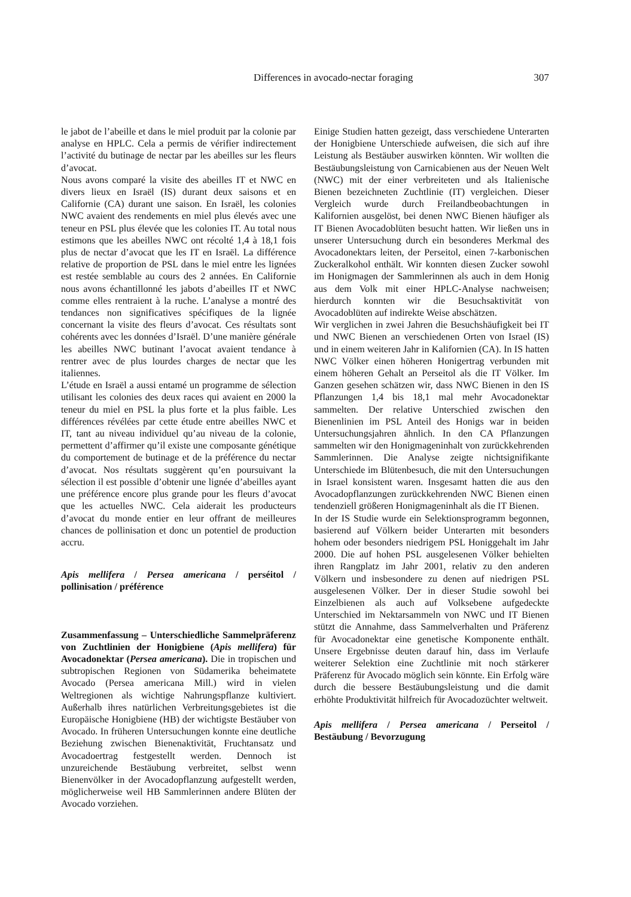Differences in avocado-nectar foraging 307
le jabot de l’abeille et dans le miel produit par la colonie par analyse en HPLC. Cela a permis de vérifier indirectement l’activité du butinage de nectar par les abeilles sur les fleurs d’avocat.
Nous avons comparé la visite des abeilles IT et NWC en divers lieux en Israël (IS) durant deux saisons et en Californie (CA) durant une saison. En Israël, les colonies NWC avaient des rendements en miel plus élevés avec une teneur en PSL plus élevée que les colonies IT. Au total nous estimons que les abeilles NWC ont récolté 1,4 à 18,1 fois plus de nectar d’avocat que les IT en Israël. La différence relative de proportion de PSL dans le miel entre les lignées est restée semblable au cours des 2 années. En Californie nous avons échantillonné les jabots d’abeilles IT et NWC comme elles rentraient à la ruche. L’analyse a montré des tendances non significatives spécifiques de la lignée concernant la visite des fleurs d’avocat. Ces résultats sont cohérents avec les données d’Israël. D’une manière générale les abeilles NWC butinant l’avocat avaient tendance à rentrer avec de plus lourdes charges de nectar que les italiennes.
L’étude en Israël a aussi entamé un programme de sélection utilisant les colonies des deux races qui avaient en 2000 la teneur du miel en PSL la plus forte et la plus faible. Les différences révélées par cette étude entre abeilles NWC et IT, tant au niveau individuel qu’au niveau de la colonie, permettent d’affirmer qu’il existe une composante génétique du comportement de butinage et de la préférence du nectar d’avocat. Nos résultats suggèrent qu’en poursuivant la sélection il est possible d’obtenir une lignée d’abeilles ayant une préférence encore plus grande pour les fleurs d’avocat que les actuelles NWC. Cela aiderait les producteurs d’avocat du monde entier en leur offrant de meilleures chances de pollinisation et donc un potentiel de production accru.
Apis mellifera / Persea americana / perséitol / pollinisation / préférence
Zusammenfassung – Unterschiedliche Sammelpräferenz von Zuchtlinien der Honigbiene (Apis mellifera) für Avocadonektar (Persea americana). Die in tropischen und subtropischen Regionen von Südamerika beheimatete Avocado (Persea americana Mill.) wird in vielen Weltregionen als wichtige Nahrungspflanze kultiviert. Außerhalb ihres natürlichen Verbreitungsgebietes ist die Europäische Honigbiene (HB) der wichtigste Bestäuber von Avocado. In früheren Untersuchungen konnte eine deutliche Beziehung zwischen Bienenaktivität, Fruchtansatz und Avocadoertrag festgestellt werden. Dennoch ist unzureichende Bestäubung verbreitet, selbst wenn Bienenvölker in der Avocadopflanzung aufgestellt werden, möglicherweise weil HB Sammlerinnen andere Blüten der Avocado vorziehen.
Einige Studien hatten gezeigt, dass verschiedene Unterarten der Honigbiene Unterschiede aufweisen, die sich auf ihre Leistung als Bestäuber auswirken könnten. Wir wollten die Bestäubungsleistung von Carnicabienen aus der Neuen Welt (NWC) mit der einer verbreiteten und als Italienische Bienen bezeichneten Zuchtlinie (IT) vergleichen. Dieser Vergleich wurde durch Freilandbeobachtungen in Kalifornien ausgelöst, bei denen NWC Bienen häufiger als IT Bienen Avocadoblüten besucht hatten. Wir ließen uns in unserer Untersuchung durch ein besonderes Merkmal des Avocadonektars leiten, der Perseitol, einen 7-karbonischen Zuckeralkohol enthält. Wir konnten diesen Zucker sowohl im Honigmagen der Sammlerinnen als auch in dem Honig aus dem Volk mit einer HPLC-Analyse nachweisen; hierdurch konnten wir die Besuchsaktivität von Avocadoblüten auf indirekte Weise abschätzen.
Wir verglichen in zwei Jahren die Besuchshäufigkeit bei IT und NWC Bienen an verschiedenen Orten von Israel (IS) und in einem weiteren Jahr in Kalifornien (CA). In IS hatten NWC Völker einen höheren Honigertrag verbunden mit einem höheren Gehalt an Perseitol als die IT Völker. Im Ganzen gesehen schätzen wir, dass NWC Bienen in den IS Pflanzungen 1,4 bis 18,1 mal mehr Avocadonektar sammelten. Der relative Unterschied zwischen den Bienenlinien im PSL Anteil des Honigs war in beiden Untersuchungsjahren ähnlich. In den CA Pflanzungen sammelten wir den Honigmageninhalt von zurückkehrenden Sammlerinnen. Die Analyse zeigte nichtsignifikante Unterschiede im Blütenbesuch, die mit den Untersuchungen in Israel konsistent waren. Insgesamt hatten die aus den Avocadopflanzungen zurückkehrenden NWC Bienen einen tendenziell größeren Honigmageninhalt als die IT Bienen.
In der IS Studie wurde ein Selektionsprogramm begonnen, basierend auf Völkern beider Unterarten mit besonders hohem oder besonders niedrigem PSL Honiggehalt im Jahr 2000. Die auf hohen PSL ausgelesenen Völker behielten ihren Rangplatz im Jahr 2001, relativ zu den anderen Völkern und insbesondere zu denen auf niedrigen PSL ausgelesenen Völker. Der in dieser Studie sowohl bei Einzelbienen als auch auf Volksebene aufgedeckte Unterschied im Nektarsammeln von NWC und IT Bienen stützt die Annahme, dass Sammelverhalten und Präferenz für Avocadonektar eine genetische Komponente enthält. Unsere Ergebnisse deuten darauf hin, dass im Verlaufe weiterer Selektion eine Zuchtlinie mit noch stärkerer Präferenz für Avocado möglich sein könnte. Ein Erfolg wäre durch die bessere Bestäubungsleistung und die damit erhöhte Produktivität hilfreich für Avocadozüchter weltweit.
Apis mellifera / Persea americana / Perseitol / Bestäubung / Bevorzugung